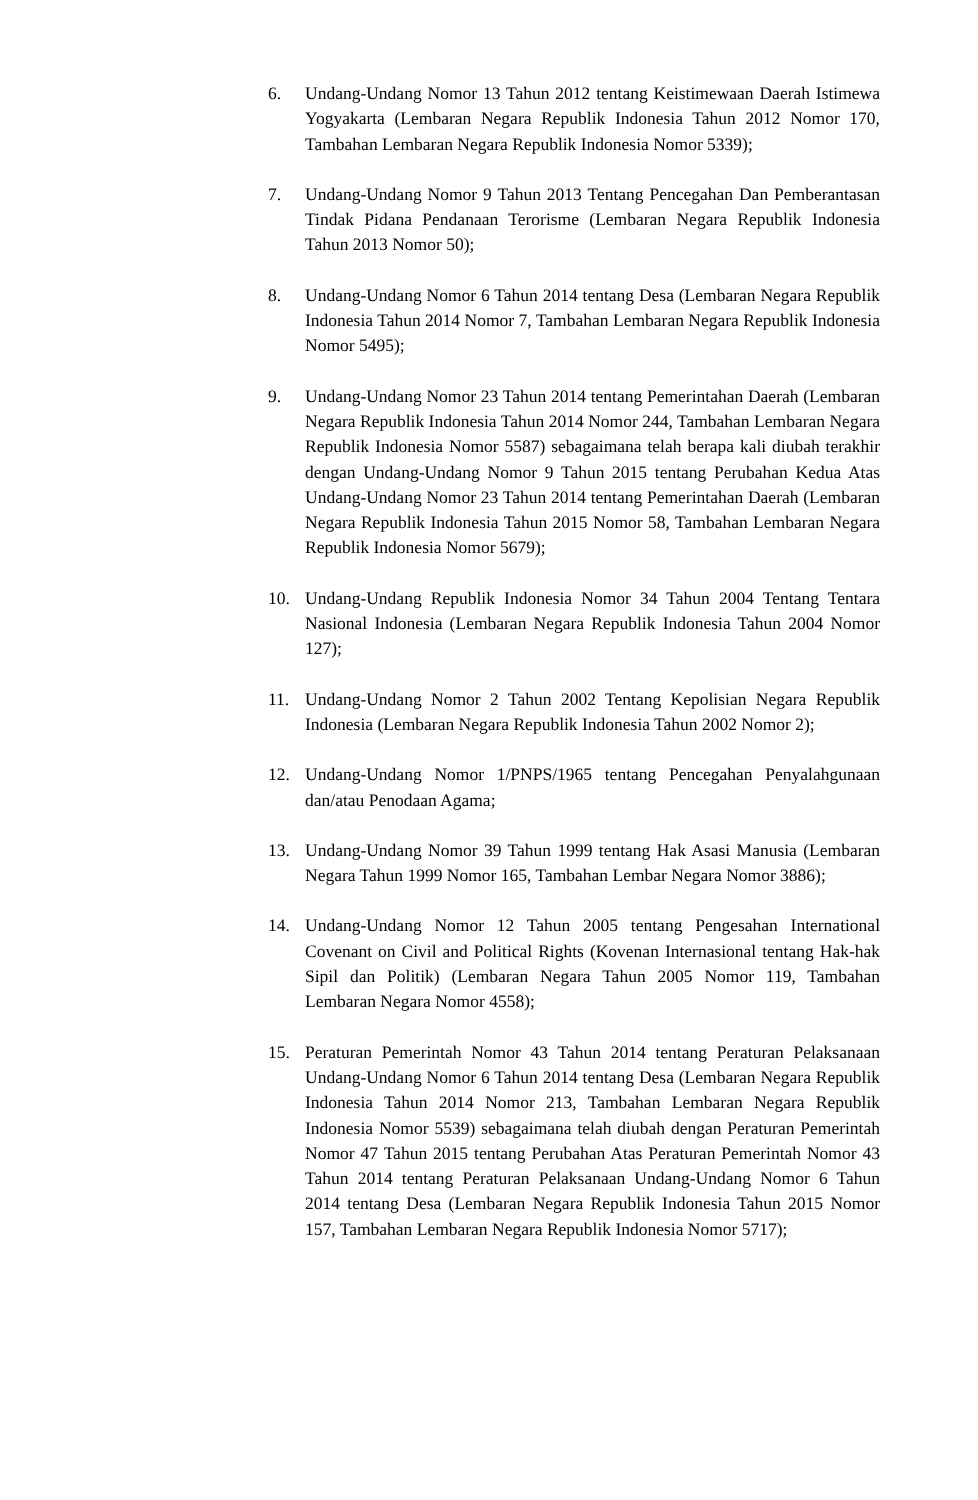6. Undang-Undang Nomor 13 Tahun 2012 tentang Keistimewaan Daerah Istimewa Yogyakarta (Lembaran Negara Republik Indonesia Tahun 2012 Nomor 170, Tambahan Lembaran Negara Republik Indonesia Nomor 5339);
7. Undang-Undang Nomor 9 Tahun 2013 Tentang Pencegahan Dan Pemberantasan Tindak Pidana Pendanaan Terorisme (Lembaran Negara Republik Indonesia Tahun 2013 Nomor 50);
8. Undang-Undang Nomor 6 Tahun 2014 tentang Desa (Lembaran Negara Republik Indonesia Tahun 2014 Nomor 7, Tambahan Lembaran Negara Republik Indonesia Nomor 5495);
9. Undang-Undang Nomor 23 Tahun 2014 tentang Pemerintahan Daerah (Lembaran Negara Republik Indonesia Tahun 2014 Nomor 244, Tambahan Lembaran Negara Republik Indonesia Nomor 5587) sebagaimana telah berapa kali diubah terakhir dengan Undang-Undang Nomor 9 Tahun 2015 tentang Perubahan Kedua Atas Undang-Undang Nomor 23 Tahun 2014 tentang Pemerintahan Daerah (Lembaran Negara Republik Indonesia Tahun 2015 Nomor 58, Tambahan Lembaran Negara Republik Indonesia Nomor 5679);
10. Undang-Undang Republik Indonesia Nomor 34 Tahun 2004 Tentang Tentara Nasional Indonesia (Lembaran Negara Republik Indonesia Tahun 2004 Nomor 127);
11. Undang-Undang Nomor 2 Tahun 2002 Tentang Kepolisian Negara Republik Indonesia (Lembaran Negara Republik Indonesia Tahun 2002 Nomor 2);
12. Undang-Undang Nomor 1/PNPS/1965 tentang Pencegahan Penyalahgunaan dan/atau Penodaan Agama;
13. Undang-Undang Nomor 39 Tahun 1999 tentang Hak Asasi Manusia (Lembaran Negara Tahun 1999 Nomor 165, Tambahan Lembar Negara Nomor 3886);
14. Undang-Undang Nomor 12 Tahun 2005 tentang Pengesahan International Covenant on Civil and Political Rights (Kovenan Internasional tentang Hak-hak Sipil dan Politik) (Lembaran Negara Tahun 2005 Nomor 119, Tambahan Lembaran Negara Nomor 4558);
15. Peraturan Pemerintah Nomor 43 Tahun 2014 tentang Peraturan Pelaksanaan Undang-Undang Nomor 6 Tahun 2014 tentang Desa (Lembaran Negara Republik Indonesia Tahun 2014 Nomor 213, Tambahan Lembaran Negara Republik Indonesia Nomor 5539) sebagaimana telah diubah dengan Peraturan Pemerintah Nomor 47 Tahun 2015 tentang Perubahan Atas Peraturan Pemerintah Nomor 43 Tahun 2014 tentang Peraturan Pelaksanaan Undang-Undang Nomor 6 Tahun 2014 tentang Desa (Lembaran Negara Republik Indonesia Tahun 2015 Nomor 157, Tambahan Lembaran Negara Republik Indonesia Nomor 5717);